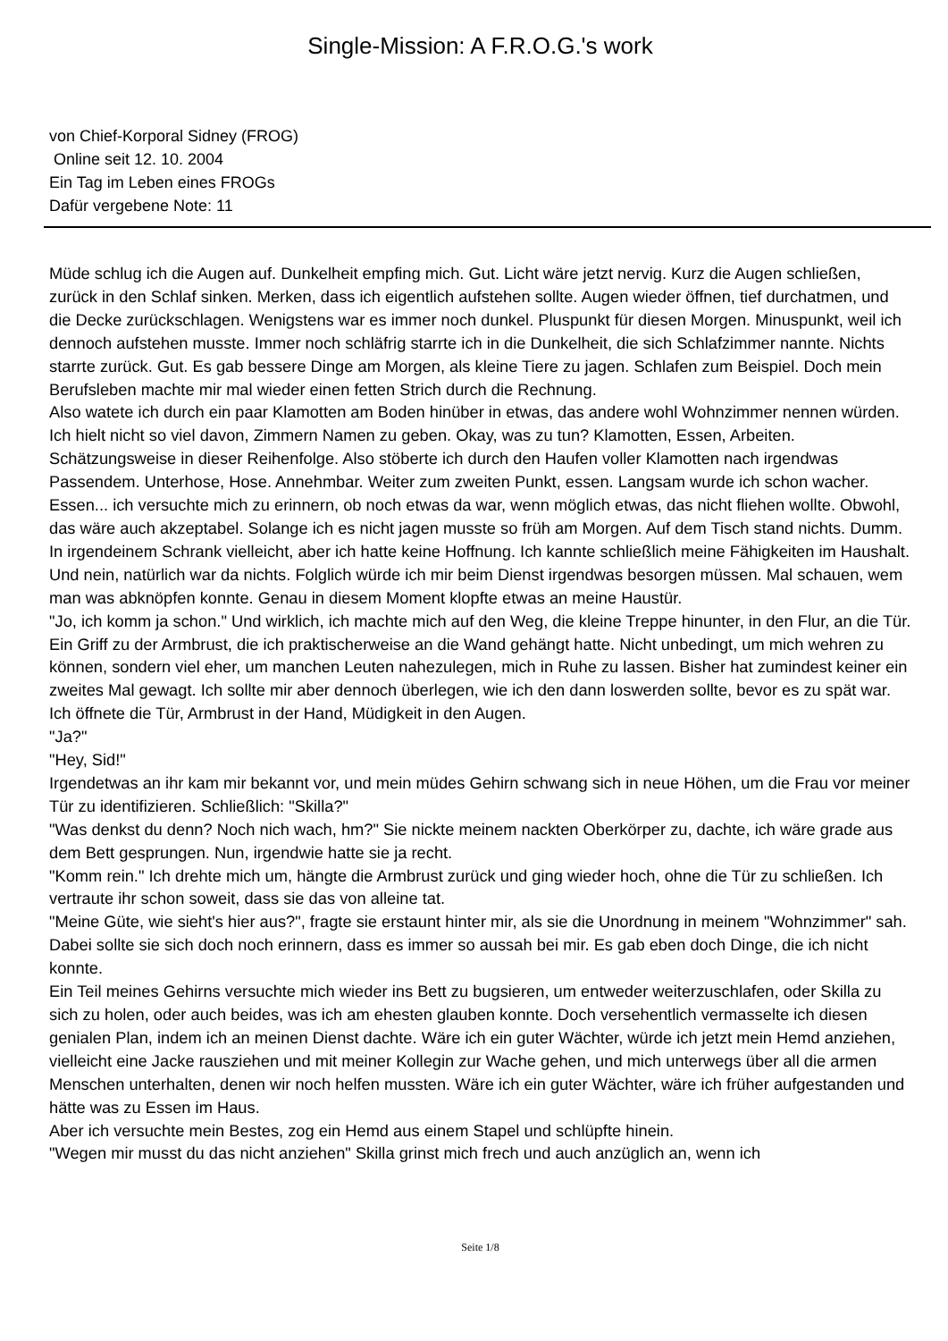Single-Mission: A F.R.O.G.'s work
von Chief-Korporal Sidney (FROG)
Online seit 12. 10. 2004
Ein Tag im Leben eines FROGs
Dafür vergebene Note: 11
Müde schlug ich die Augen auf. Dunkelheit empfing mich. Gut. Licht wäre jetzt nervig. Kurz die Augen schließen, zurück in den Schlaf sinken. Merken, dass ich eigentlich aufstehen sollte. Augen wieder öffnen, tief durchatmen, und die Decke zurückschlagen. Wenigstens war es immer noch dunkel. Pluspunkt für diesen Morgen. Minuspunkt, weil ich dennoch aufstehen musste. Immer noch schläfrig starrte ich in die Dunkelheit, die sich Schlafzimmer nannte. Nichts starrte zurück. Gut. Es gab bessere Dinge am Morgen, als kleine Tiere zu jagen. Schlafen zum Beispiel. Doch mein Berufsleben machte mir mal wieder einen fetten Strich durch die Rechnung.
Also watete ich durch ein paar Klamotten am Boden hinüber in etwas, das andere wohl Wohnzimmer nennen würden. Ich hielt nicht so viel davon, Zimmern Namen zu geben. Okay, was zu tun? Klamotten, Essen, Arbeiten. Schätzungsweise in dieser Reihenfolge. Also stöberte ich durch den Haufen voller Klamotten nach irgendwas Passendem. Unterhose, Hose. Annehmbar. Weiter zum zweiten Punkt, essen. Langsam wurde ich schon wacher. Essen... ich versuchte mich zu erinnern, ob noch etwas da war, wenn möglich etwas, das nicht fliehen wollte. Obwohl, das wäre auch akzeptabel. Solange ich es nicht jagen musste so früh am Morgen. Auf dem Tisch stand nichts. Dumm. In irgendeinem Schrank vielleicht, aber ich hatte keine Hoffnung. Ich kannte schließlich meine Fähigkeiten im Haushalt. Und nein, natürlich war da nichts. Folglich würde ich mir beim Dienst irgendwas besorgen müssen. Mal schauen, wem man was abknöpfen konnte. Genau in diesem Moment klopfte etwas an meine Haustür.
"Jo, ich komm ja schon." Und wirklich, ich machte mich auf den Weg, die kleine Treppe hinunter, in den Flur, an die Tür. Ein Griff zu der Armbrust, die ich praktischerweise an die Wand gehängt hatte. Nicht unbedingt, um mich wehren zu können, sondern viel eher, um manchen Leuten nahezulegen, mich in Ruhe zu lassen. Bisher hat zumindest keiner ein zweites Mal gewagt. Ich sollte mir aber dennoch überlegen, wie ich den dann loswerden sollte, bevor es zu spät war.
Ich öffnete die Tür, Armbrust in der Hand, Müdigkeit in den Augen.
"Ja?"
"Hey, Sid!"
Irgendetwas an ihr kam mir bekannt vor, und mein müdes Gehirn schwang sich in neue Höhen, um die Frau vor meiner Tür zu identifizieren. Schließlich: "Skilla?"
"Was denkst du denn? Noch nich wach, hm?" Sie nickte meinem nackten Oberkörper zu, dachte, ich wäre grade aus dem Bett gesprungen. Nun, irgendwie hatte sie ja recht.
"Komm rein." Ich drehte mich um, hängte die Armbrust zurück und ging wieder hoch, ohne die Tür zu schließen. Ich vertraute ihr schon soweit, dass sie das von alleine tat.
"Meine Güte, wie sieht's hier aus?", fragte sie erstaunt hinter mir, als sie die Unordnung in meinem "Wohnzimmer" sah. Dabei sollte sie sich doch noch erinnern, dass es immer so aussah bei mir. Es gab eben doch Dinge, die ich nicht konnte.
Ein Teil meines Gehirns versuchte mich wieder ins Bett zu bugsieren, um entweder weiterzuschlafen, oder Skilla zu sich zu holen, oder auch beides, was ich am ehesten glauben konnte. Doch versehentlich vermasselte ich diesen genialen Plan, indem ich an meinen Dienst dachte. Wäre ich ein guter Wächter, würde ich jetzt mein Hemd anziehen, vielleicht eine Jacke rausziehen und mit meiner Kollegin zur Wache gehen, und mich unterwegs über all die armen Menschen unterhalten, denen wir noch helfen mussten. Wäre ich ein guter Wächter, wäre ich früher aufgestanden und hätte was zu Essen im Haus.
Aber ich versuchte mein Bestes, zog ein Hemd aus einem Stapel und schlüpfte hinein.
"Wegen mir musst du das nicht anziehen" Skilla grinst mich frech und auch anzüglich an, wenn ich
Seite 1/8